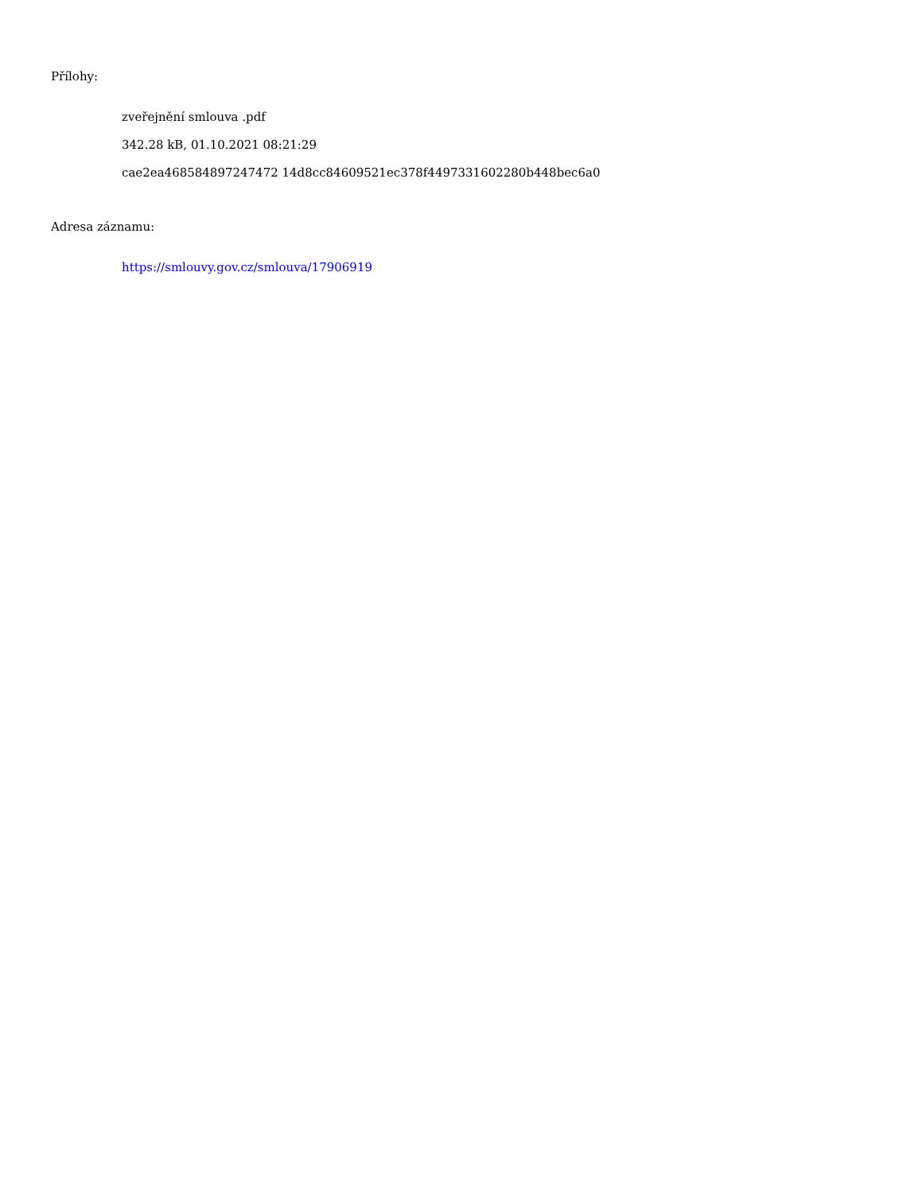Přílohy:
zveřejnění smlouva .pdf
342.28 kB, 01.10.2021 08:21:29
cae2ea468584897247472 14d8cc84609521ec378f4497331602280b448bec6a0
Adresa záznamu:
https://smlouvy.gov.cz/smlouva/17906919